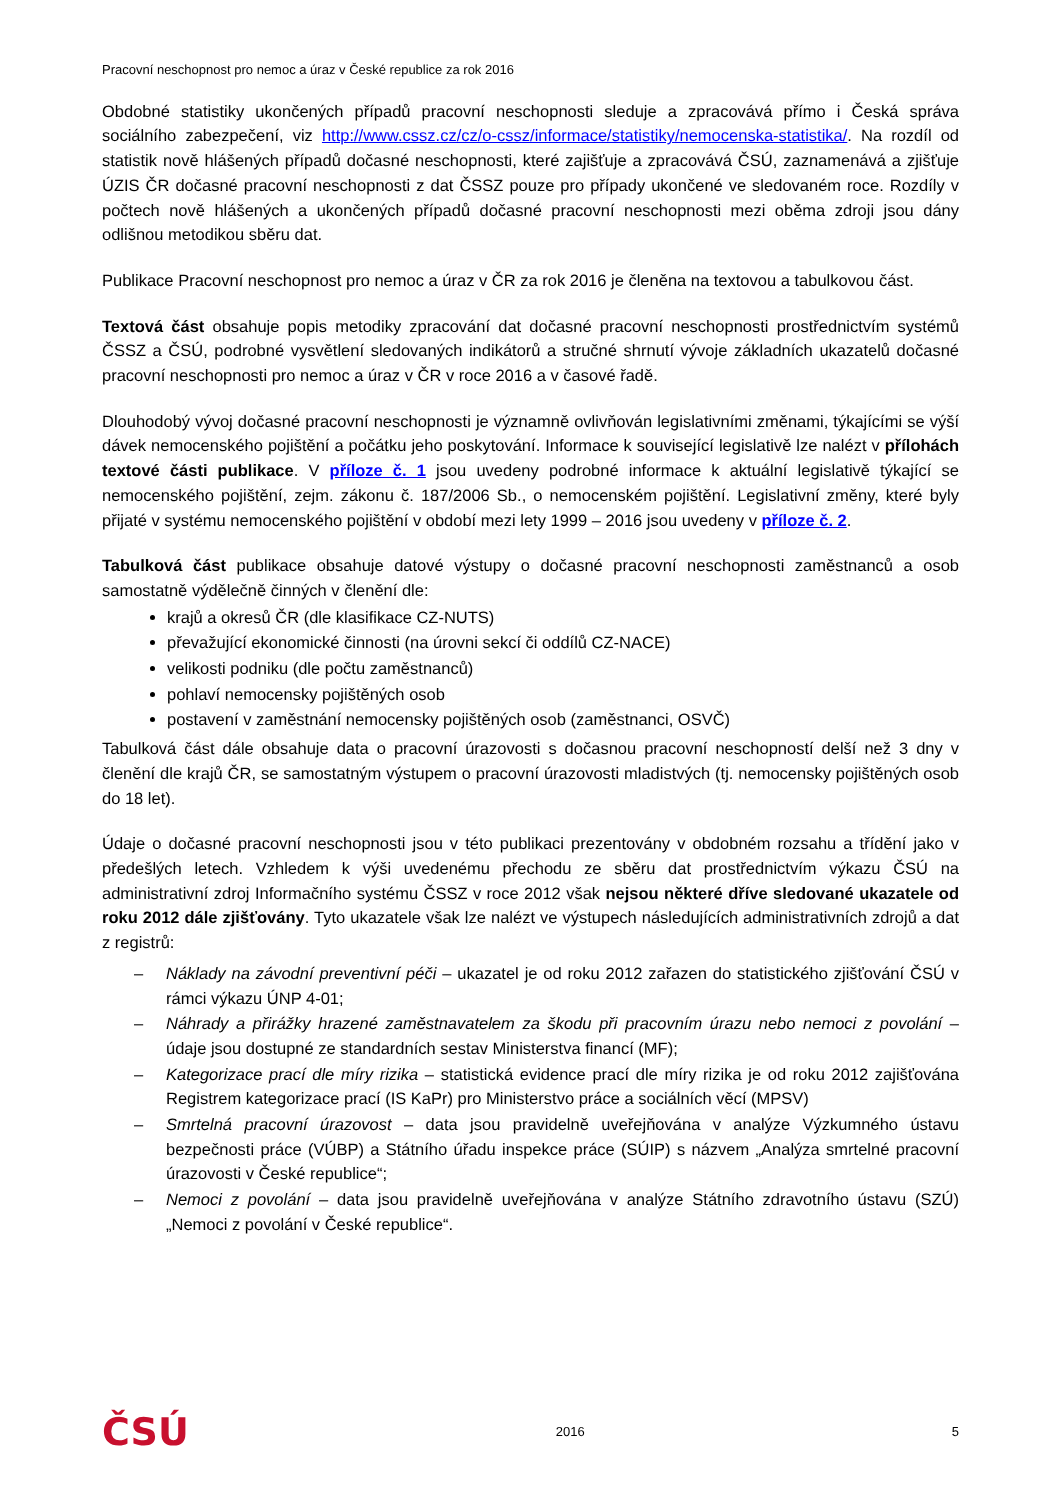Pracovní neschopnost pro nemoc a úraz v České republice za rok 2016
Obdobné statistiky ukončených případů pracovní neschopnosti sleduje a zpracovává přímo i Česká správa sociálního zabezpečení, viz http://www.cssz.cz/cz/o-cssz/informace/statistiky/nemocenska-statistika/. Na rozdíl od statistik nově hlášených případů dočasné neschopnosti, které zajišťuje a zpracovává ČSÚ, zaznamenává a zjišťuje ÚZIS ČR dočasné pracovní neschopnosti z dat ČSSZ pouze pro případy ukončené ve sledovaném roce. Rozdíly v počtech nově hlášených a ukončených případů dočasné pracovní neschopnosti mezi oběma zdroji jsou dány odlišnou metodikou sběru dat.
Publikace Pracovní neschopnost pro nemoc a úraz v ČR za rok 2016 je členěna na textovou a tabulkovou část.
Textová část obsahuje popis metodiky zpracování dat dočasné pracovní neschopnosti prostřednictvím systémů ČSSZ a ČSÚ, podrobné vysvětlení sledovaných indikátorů a stručné shrnutí vývoje základních ukazatelů dočasné pracovní neschopnosti pro nemoc a úraz v ČR v roce 2016 a v časové řadě.
Dlouhodobý vývoj dočasné pracovní neschopnosti je významně ovlivňován legislativními změnami, týkajícími se výší dávek nemocenského pojištění a počátku jeho poskytování. Informace k související legislativě lze nalézt v přílohách textové části publikace. V příloze č. 1 jsou uvedeny podrobné informace k aktuální legislativě týkající se nemocenského pojištění, zejm. zákonu č. 187/2006 Sb., o nemocenském pojištění. Legislativní změny, které byly přijaté v systému nemocenského pojištění v období mezi lety 1999 – 2016 jsou uvedeny v příloze č. 2.
Tabulková část publikace obsahuje datové výstupy o dočasné pracovní neschopnosti zaměstnanců a osob samostatně výdělečně činných v členění dle:
krajů a okresů ČR (dle klasifikace CZ-NUTS)
převažující ekonomické činnosti (na úrovni sekcí či oddílů CZ-NACE)
velikosti podniku (dle počtu zaměstnanců)
pohlaví nemocensky pojištěných osob
postavení v zaměstnání nemocensky pojištěných osob (zaměstnanci, OSVČ)
Tabulková část dále obsahuje data o pracovní úrazovosti s dočasnou pracovní neschopností delší než 3 dny v členění dle krajů ČR, se samostatným výstupem o pracovní úrazovosti mladistvých (tj. nemocensky pojištěných osob do 18 let).
Údaje o dočasné pracovní neschopnosti jsou v této publikaci prezentovány v obdobném rozsahu a třídění jako v předešlých letech. Vzhledem k výši uvedenému přechodu ze sběru dat prostřednictvím výkazu ČSÚ na administrativní zdroj Informačního systému ČSSZ v roce 2012 však nejsou některé dříve sledované ukazatele od roku 2012 dále zjišťovány. Tyto ukazatele však lze nalézt ve výstupech následujících administrativních zdrojů a dat z registrů:
– Náklady na závodní preventivní péči – ukazatel je od roku 2012 zařazen do statistického zjišťování ČSÚ v rámci výkazu ÚNP 4-01;
– Náhrady a přirážky hrazené zaměstnavatelem za škodu při pracovním úrazu nebo nemoci z povolání – údaje jsou dostupné ze standardních sestav Ministerstva financí (MF);
– Kategorizace prací dle míry rizika – statistická evidence prací dle míry rizika je od roku 2012 zajišťována Registrem kategorizace prací (IS KaPr) pro Ministerstvo práce a sociálních věcí (MPSV)
– Smrtelná pracovní úrazovost – data jsou pravidelně uveřejňována v analýze Výzkumného ústavu bezpečnosti práce (VÚBP) a Státního úřadu inspekce práce (SÚIP) s názvem „Analýza smrtelné pracovní úrazovosti v České republice“;
– Nemoci z povolání – data jsou pravidelně uveřejňována v analýze Státního zdravotního ústavu (SZÚ) „Nemoci z povolání v České republice“.
ČSÚ 2016 5